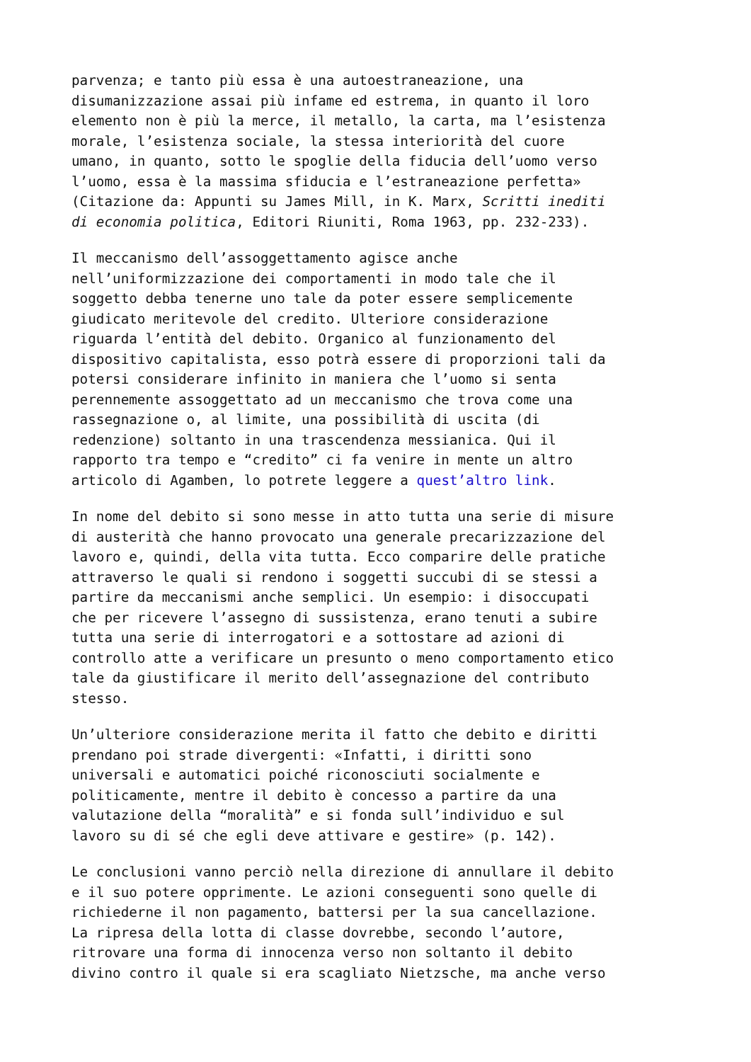parvenza; e tanto più essa è una autoestraneazione, una disumanizzazione assai più infame ed estrema, in quanto il loro elemento non è più la merce, il metallo, la carta, ma l’esistenza morale, l’esistenza sociale, la stessa interiorità del cuore umano, in quanto, sotto le spoglie della fiducia dell’uomo verso l’uomo, essa è la massima sfiducia e l’estraneazione perfetta» (Citazione da: Appunti su James Mill, in K. Marx, Scritti inediti di economia politica, Editori Riuniti, Roma 1963, pp. 232-233).
Il meccanismo dell’assoggettamento agisce anche nell’uniformizzazione dei comportamenti in modo tale che il soggetto debba tenerne uno tale da poter essere semplicemente giudicato meritevole del credito. Ulteriore considerazione riguarda l’entità del debito. Organico al funzionamento del dispositivo capitalista, esso potrà essere di proporzioni tali da potersi considerare infinito in maniera che l’uomo si senta perennemente assoggettato ad un meccanismo che trova come una rassegnazione o, al limite, una possibilità di uscita (di redenzione) soltanto in una trascendenza messianica. Qui il rapporto tra tempo e “credito” ci fa venire in mente un altro articolo di Agamben, lo potrete leggere a quest’altro link.
In nome del debito si sono messe in atto tutta una serie di misure di austerità che hanno provocato una generale precarizzazione del lavoro e, quindi, della vita tutta. Ecco comparire delle pratiche attraverso le quali si rendono i soggetti succubi di se stessi a partire da meccanismi anche semplici. Un esempio: i disoccupati che per ricevere l’assegno di sussistenza, erano tenuti a subire tutta una serie di interrogatori e a sottostare ad azioni di controllo atte a verificare un presunto o meno comportamento etico tale da giustificare il merito dell’assegnazione del contributo stesso.
Un’ulteriore considerazione merita il fatto che debito e diritti prendano poi strade divergenti: «Infatti, i diritti sono universali e automatici poiché riconosciuti socialmente e politicamente, mentre il debito è concesso a partire da una valutazione della “moralità” e si fonda sull’individuo e sul lavoro su di sé che egli deve attivare e gestire» (p. 142).
Le conclusioni vanno perciò nella direzione di annullare il debito e il suo potere opprimente. Le azioni conseguenti sono quelle di richiederne il non pagamento, battersi per la sua cancellazione. La ripresa della lotta di classe dovrebbe, secondo l’autore, ritrovare una forma di innocenza verso non soltanto il debito divino contro il quale si era scagliato Nietzsche, ma anche verso